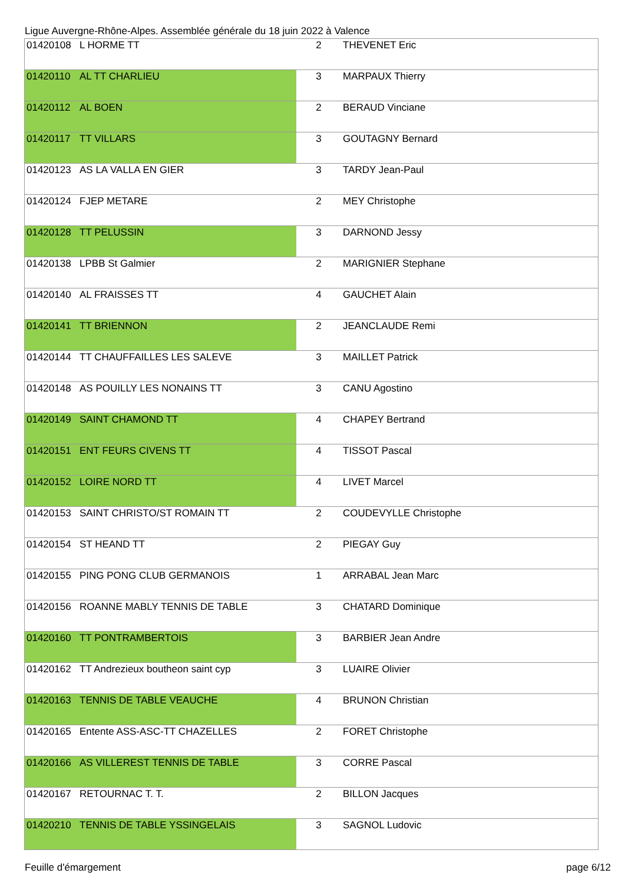Ligue Auvergne-Rhône-Alpes. Assemblée générale du 18 juin 2022 à Valence
| 01420108 | L HORME TT | 2 | THEVENET Eric |
| 01420110 | AL TT CHARLIEU | 3 | MARPAUX Thierry |
| 01420112 | AL BOEN | 2 | BERAUD Vinciane |
| 01420117 | TT VILLARS | 3 | GOUTAGNY Bernard |
| 01420123 | AS LA VALLA EN GIER | 3 | TARDY Jean-Paul |
| 01420124 | FJEP METARE | 2 | MEY Christophe |
| 01420128 | TT PELUSSIN | 3 | DARNOND Jessy |
| 01420138 | LPBB St Galmier | 2 | MARIGNIER Stephane |
| 01420140 | AL FRAISSES TT | 4 | GAUCHET Alain |
| 01420141 | TT BRIENNON | 2 | JEANCLAUDE Remi |
| 01420144 | TT CHAUFFAILLES LES SALEVE | 3 | MAILLET Patrick |
| 01420148 | AS POUILLY LES NONAINS TT | 3 | CANU Agostino |
| 01420149 | SAINT CHAMOND TT | 4 | CHAPEY Bertrand |
| 01420151 | ENT FEURS CIVENS TT | 4 | TISSOT Pascal |
| 01420152 | LOIRE NORD TT | 4 | LIVET Marcel |
| 01420153 | SAINT CHRISTO/ST ROMAIN TT | 2 | COUDEVYLLE Christophe |
| 01420154 | ST HEAND TT | 2 | PIEGAY Guy |
| 01420155 | PING PONG CLUB GERMANOIS | 1 | ARRABAL Jean Marc |
| 01420156 | ROANNE MABLY TENNIS DE TABLE | 3 | CHATARD Dominique |
| 01420160 | TT PONTRAMBERTOIS | 3 | BARBIER Jean Andre |
| 01420162 | TT Andrezieux boutheon saint cyp | 3 | LUAIRE Olivier |
| 01420163 | TENNIS DE TABLE VEAUCHE | 4 | BRUNON Christian |
| 01420165 | Entente ASS-ASC-TT CHAZELLES | 2 | FORET Christophe |
| 01420166 | AS VILLEREST TENNIS DE TABLE | 3 | CORRE Pascal |
| 01420167 | RETOURNAC T. T. | 2 | BILLON Jacques |
| 01420210 | TENNIS DE TABLE YSSINGELAIS | 3 | SAGNOL Ludovic |
Feuille d'émargement page 6/12